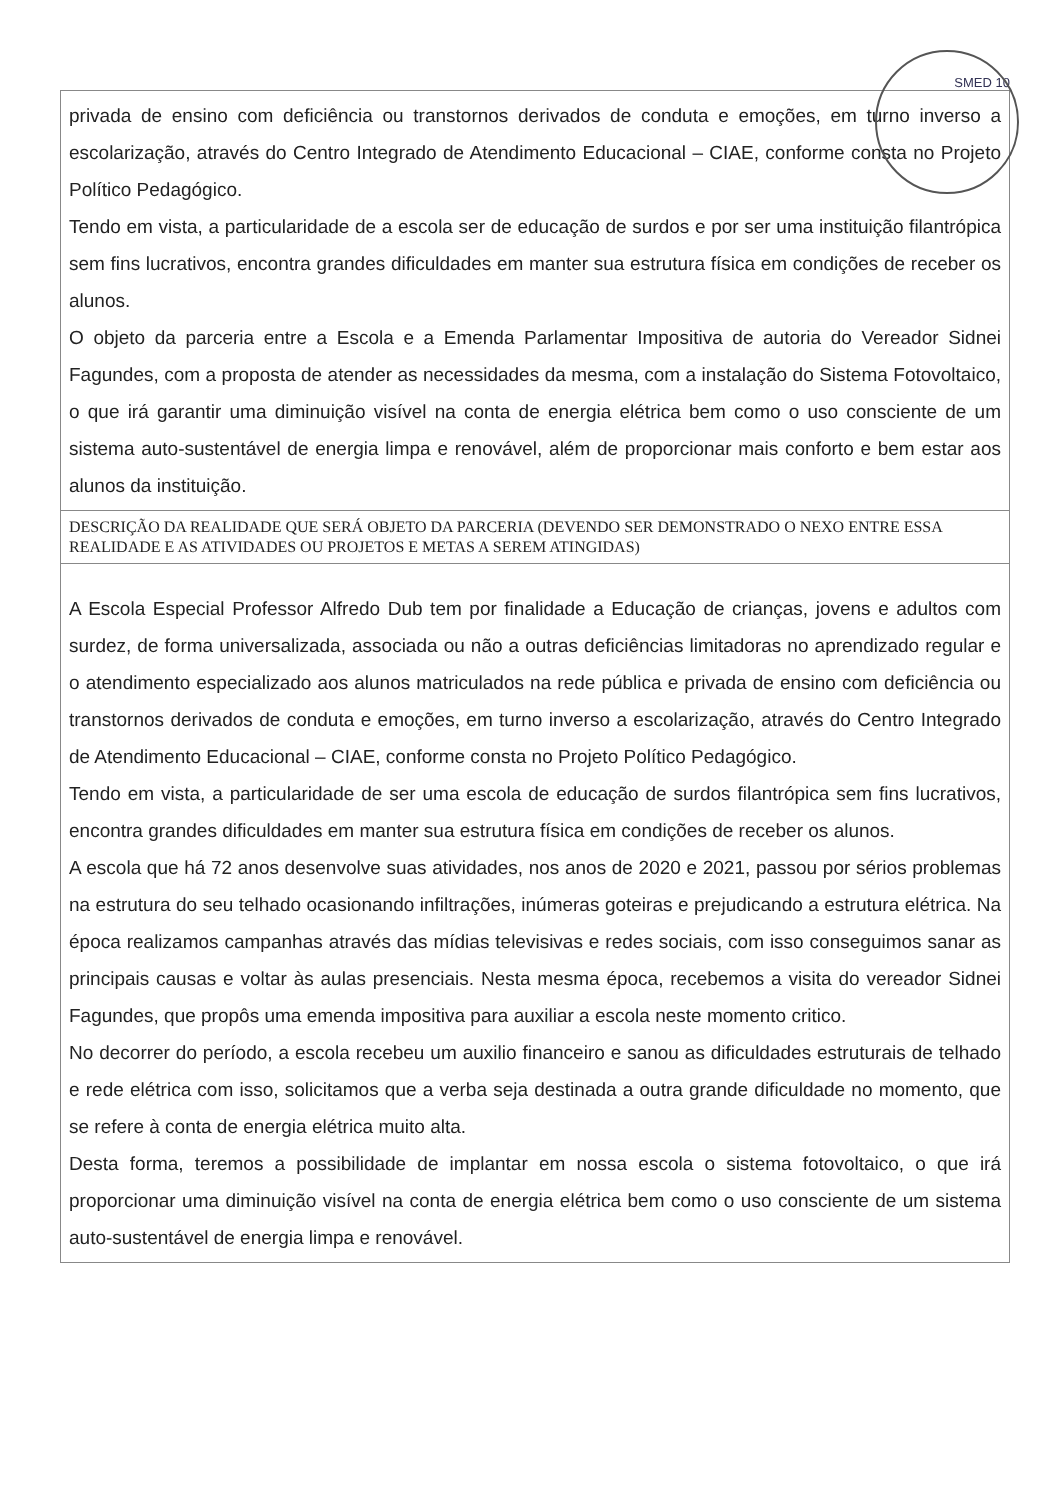SMED 10
| privada de ensino com deficiência ou transtornos derivados de conduta e emoções, em turno inverso a escolarização, através do Centro Integrado de Atendimento Educacional – CIAE, conforme consta no Projeto Político Pedagógico. Tendo em vista, a particularidade de a escola ser de educação de surdos e por ser uma instituição filantrópica sem fins lucrativos, encontra grandes dificuldades em manter sua estrutura física em condições de receber os alunos. O objeto da parceria entre a Escola e a Emenda Parlamentar Impositiva de autoria do Vereador Sidnei Fagundes, com a proposta de atender as necessidades da mesma, com a instalação do Sistema Fotovoltaico, o que irá garantir uma diminuição visível na conta de energia elétrica bem como o uso consciente de um sistema auto-sustentável de energia limpa e renovável, além de proporcionar mais conforto e bem estar aos alunos da instituição. |
| DESCRIÇÃO DA REALIDADE QUE SERÁ OBJETO DA PARCERIA (DEVENDO SER DEMONSTRADO O NEXO ENTRE ESSA REALIDADE E AS ATIVIDADES OU PROJETOS E METAS A SEREM ATINGIDAS) |
| A Escola Especial Professor Alfredo Dub tem por finalidade a Educação de crianças, jovens e adultos com surdez, de forma universalizada, associada ou não a outras deficiências limitadoras no aprendizado regular e o atendimento especializado aos alunos matriculados na rede pública e privada de ensino com deficiência ou transtornos derivados de conduta e emoções, em turno inverso a escolarização, através do Centro Integrado de Atendimento Educacional – CIAE, conforme consta no Projeto Político Pedagógico. Tendo em vista, a particularidade de ser uma escola de educação de surdos filantrópica sem fins lucrativos, encontra grandes dificuldades em manter sua estrutura física em condições de receber os alunos. A escola que há 72 anos desenvolve suas atividades, nos anos de 2020 e 2021, passou por sérios problemas na estrutura do seu telhado ocasionando infiltrações, inúmeras goteiras e prejudicando a estrutura elétrica. Na época realizamos campanhas através das mídias televisivas e redes sociais, com isso conseguimos sanar as principais causas e voltar às aulas presenciais. Nesta mesma época, recebemos a visita do vereador Sidnei Fagundes, que propôs uma emenda impositiva para auxiliar a escola neste momento critico. No decorrer do período, a escola recebeu um auxilio financeiro e sanou as dificuldades estruturais de telhado e rede elétrica com isso, solicitamos que a verba seja destinada a outra grande dificuldade no momento, que se refere à conta de energia elétrica muito alta. Desta forma, teremos a possibilidade de implantar em nossa escola o sistema fotovoltaico, o que irá proporcionar uma diminuição visível na conta de energia elétrica bem como o uso consciente de um sistema auto-sustentável de energia limpa e renovável. |